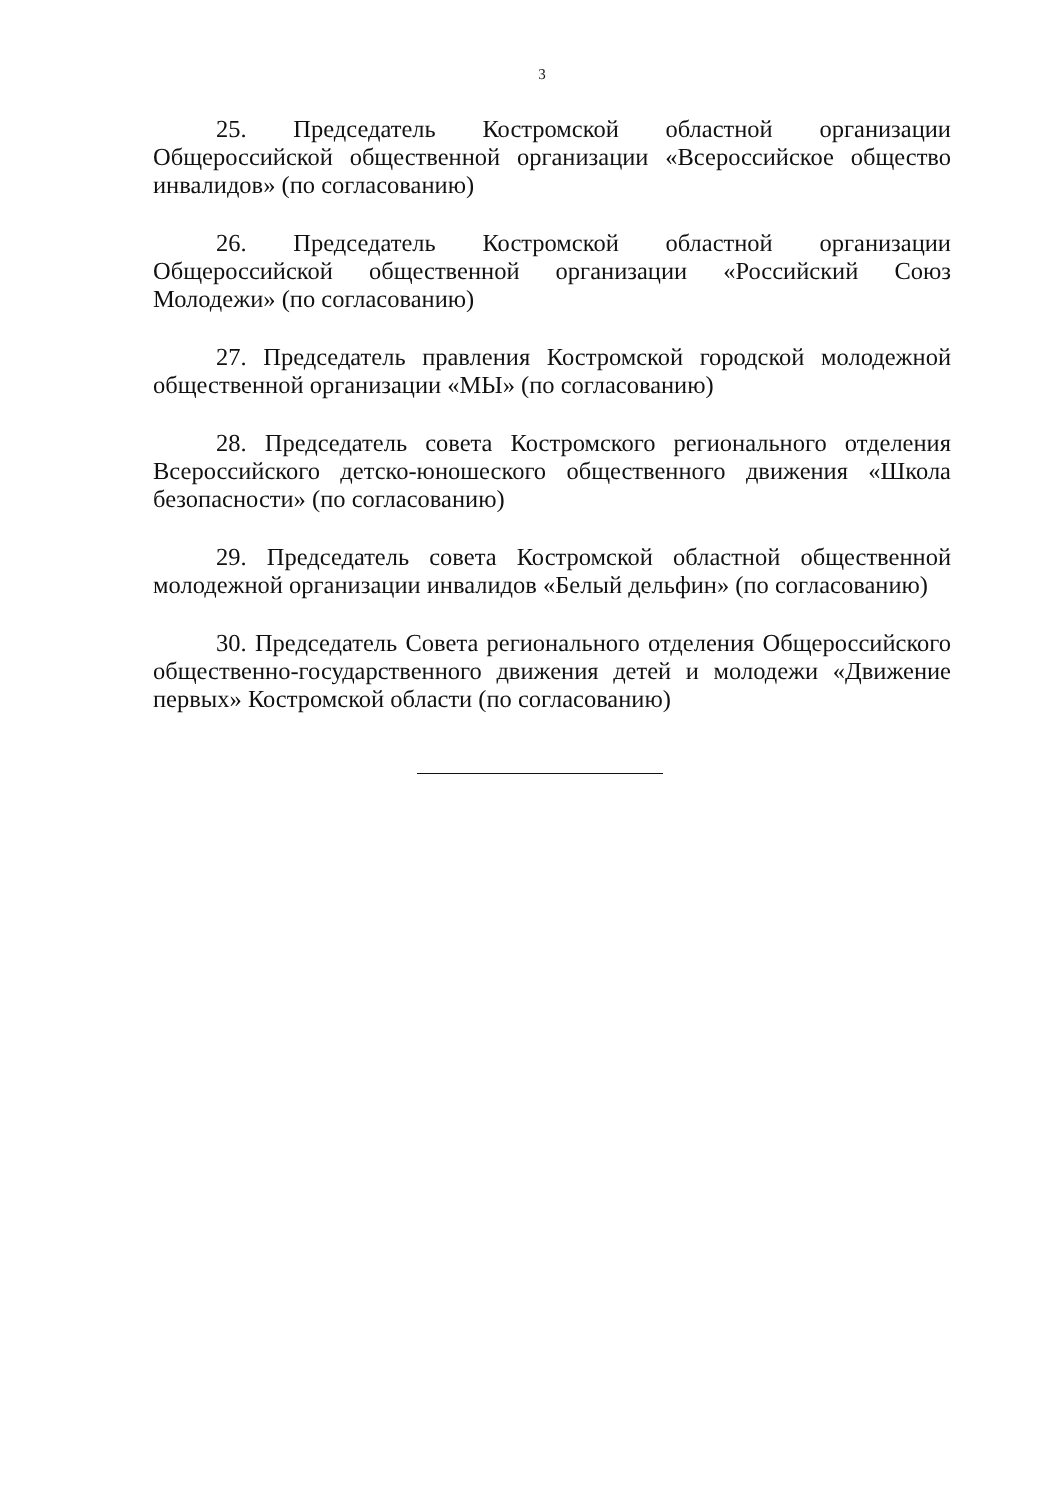3
25. Председатель Костромской областной организации Общероссийской общественной организации «Всероссийское общество инвалидов» (по согласованию)
26. Председатель Костромской областной организации Общероссийской общественной организации «Российский Союз Молодежи» (по согласованию)
27. Председатель правления Костромской городской молодежной общественной организации «МЫ» (по согласованию)
28. Председатель совета Костромского регионального отделения Всероссийского детско-юношеского общественного движения «Школа безопасности» (по согласованию)
29. Председатель совета Костромской областной общественной молодежной организации инвалидов «Белый дельфин» (по согласованию)
30. Председатель Совета регионального отделения Общероссийского общественно-государственного движения детей и молодежи «Движение первых» Костромской области (по согласованию)